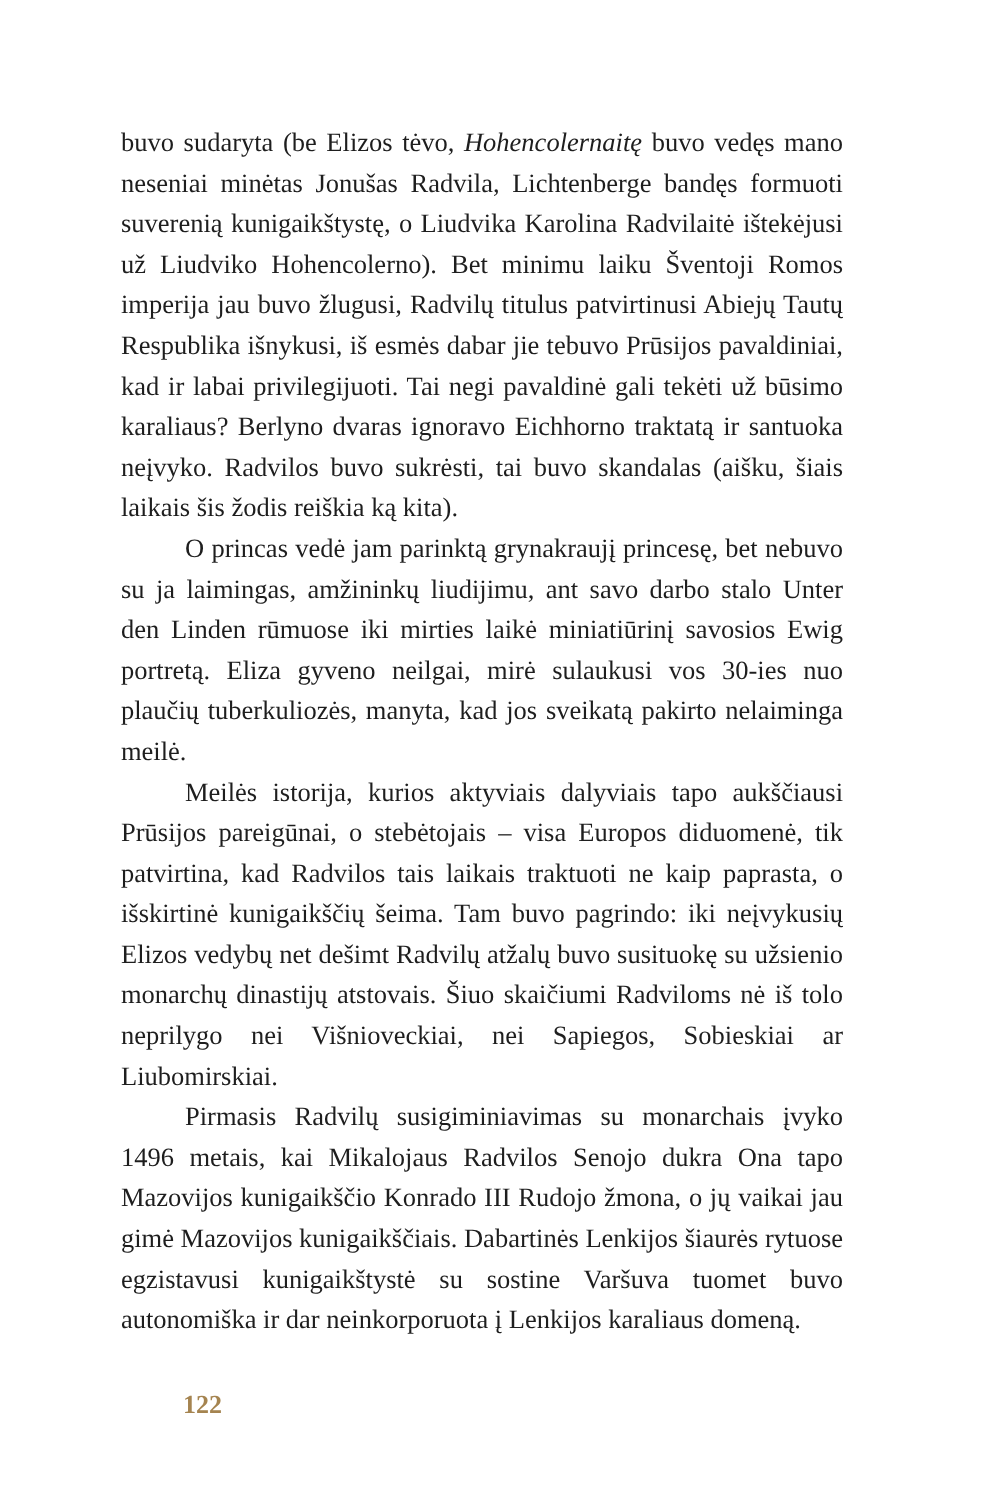buvo sudaryta (be Elizos tėvo, Hohencolernaitę buvo vedęs mano neseniai minėtas Jonušas Radvila, Lichtenberge bandęs formuoti suverenią kunigaikštystę, o Liudvika Karolina Radvilaitė ištekėjusi už Liudviko Hohencolerno). Bet minimu laiku Šventoji Romos imperija jau buvo žlugusi, Radvilų titulus patvirtinusi Abiejų Tautų Respublika išnykusi, iš esmės dabar jie tebuvo Prūsijos pavaldiniai, kad ir labai privilegijuoti. Tai negi pavaldinė gali tekėti už būsimo karaliaus? Berlyno dvaras ignoravo Eichhorno traktatą ir santuoka neįvyko. Radvilos buvo sukrėsti, tai buvo skandalas (aišku, šiais laikais šis žodis reiškia ką kita).
O princas vedė jam parinktą grynakraujį princesę, bet nebuvo su ja laimingas, amžininkų liudijimu, ant savo darbo stalo Unter den Linden rūmuose iki mirties laikė miniatiūrinį savosios Ewig portretą. Eliza gyveno neilgai, mirė sulaukusi vos 30-ies nuo plaučių tuberkuliozės, manyta, kad jos sveikatą pakirto nelaiminga meilė.
Meilės istorija, kurios aktyviais dalyviais tapo aukščiausi Prūsijos pareigūnai, o stebėtojais – visa Europos diduomenė, tik patvirtina, kad Radvilos tais laikais traktuoti ne kaip paprasta, o išskirtinė kunigaikščių šeima. Tam buvo pagrindo: iki neįvykusių Elizos vedybų net dešimt Radvilų atžalų buvo susituokę su užsienio monarchų dinastijų atstovais. Šiuo skaičiumi Radviloms nė iš tolo neprilygo nei Višnioveckiai, nei Sapiegos, Sobieskiai ar Liubomirskiai.
Pirmasis Radvilų susigiminiavimas su monarchais įvyko 1496 metais, kai Mikalojaus Radvilos Senojo dukra Ona tapo Mazovijos kunigaikščio Konrado III Rudojo žmona, o jų vaikai jau gimė Mazovijos kunigaikščiais. Dabartinės Lenkijos šiaurės rytuose egzistavusi kunigaikštystė su sostine Varšuva tuomet buvo autonomiška ir dar neinkorporuota į Lenkijos karaliaus domeną.
122